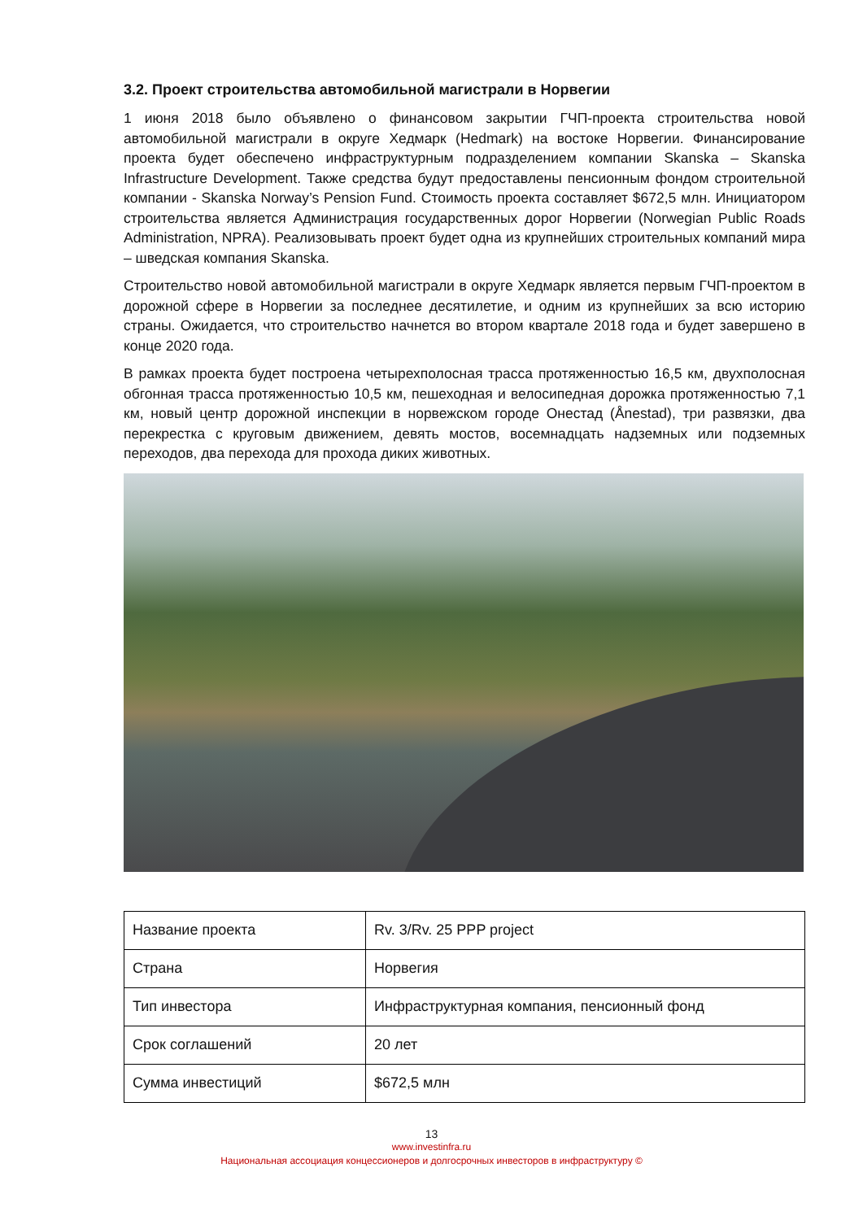3.2. Проект строительства автомобильной магистрали в Норвегии
1 июня 2018 было объявлено о финансовом закрытии ГЧП-проекта строительства новой автомобильной магистрали в округе Хедмарк (Hedmark) на востоке Норвегии. Финансирование проекта будет обеспечено инфраструктурным подразделением компании Skanska – Skanska Infrastructure Development. Также средства будут предоставлены пенсионным фондом строительной компании - Skanska Norway’s Pension Fund. Стоимость проекта составляет $672,5 млн. Инициатором строительства является Администрация государственных дорог Норвегии (Norwegian Public Roads Administration, NPRA). Реализовывать проект будет одна из крупнейших строительных компаний мира – шведская компания Skanska.
Строительство новой автомобильной магистрали в округе Хедмарк является первым ГЧП-проектом в дорожной сфере в Норвегии за последнее десятилетие, и одним из крупнейших за всю историю страны. Ожидается, что строительство начнется во втором квартале 2018 года и будет завершено в конце 2020 года.
В рамках проекта будет построена четырехполосная трасса протяженностью 16,5 км, двухполосная обгонная трасса протяженностью 10,5 км, пешеходная и велосипедная дорожка протяженностью 7,1 км, новый центр дорожной инспекции в норвежском городе Онестад (Ånestad), три развязки, два перекрестка с круговым движением, девять мостов, восемнадцать надземных или подземных переходов, два перехода для прохода диких животных.
| Название проекта | Rv. 3/Rv. 25 PPP project |
| Страна | Норвегия |
| Тип инвестора | Инфраструктурная компания, пенсионный фонд |
| Срок соглашений | 20 лет |
| Сумма инвестиций | $672,5 млн |
13
www.investinfra.ru
Национальная ассоциация концессионеров и долгосрочных инвесторов в инфраструктуру ©